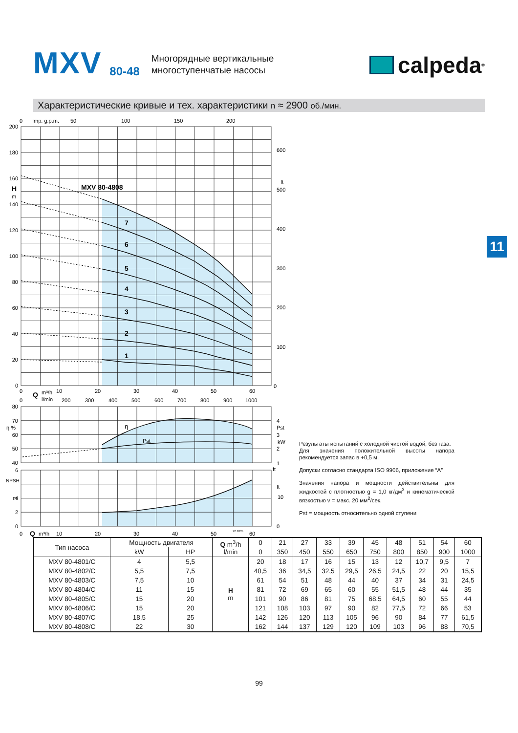MXV
80-48
Многорядные вертикальные
многоступенчатые насосы
calpeda<sup>®</sup>
Характеристические кривые и тех. характеристики n ≈ 2900 об./мин.
11
200
180
160
140
120
100
80
60
40
20
0
80
70
60
50
40
6
4
2
0
H
m
η %
NPSH
m
0
Imp. g.p.m.
50
100
150
200
600
ft
500
400
300
200
100
0
MXV 80-4808
7
6
5
4
3
2
1
0
Q
m³/h
10
20
30
40
50
60
0
l/min
200
300
400
500
600
700
800
900
1000
4
Pst
3
kW
2
1
ft
ft
10
0
η
Pst
0
Q
m³/h
10
20
30
40
50
72.1035
60
Результаты испытаний с холодной чистой водой, без газа.
Для значения положительной высоты напора рекомендуется запас в +0,5 м.
Допуски согласно стандарта ISO 9906, приложение “A”
Значения напора и мощности действительны для жидкостей с плотностью g = 1,0 кг/дм<sup>3</sup> и кинематической вязкостью v = макс. 20 мм<sup>2</sup>/сек.
Pst = мощность относительно одной ступени
| Тип насоса | Мощность двигателя | | Q m<sup>3</sup>/h l/min | 0 | 21 | 27 | 33 | 39 | 45 | 48 | 51 | 54 | 60 |
| --- | --- | --- | --- | --- | --- | --- | --- | --- | --- | --- | --- | --- | --- |
| | kW | HP | | 0 | 350 | 450 | 550 | 650 | 750 | 800 | 850 | 900 | 1000 |
| MXV 80-4801/C | 4 | 5,5 | H m | 20 | 18 | 17 | 16 | 15 | 13 | 12 | 10,7 | 9,5 | 7 |
| MXV 80-4802/C | 5,5 | 7,5 | | 40,5 | 36 | 34,5 | 32,5 | 29,5 | 26,5 | 24,5 | 22 | 20 | 15,5 |
| MXV 80-4803/C | 7,5 | 10 | | 61 | 54 | 51 | 48 | 44 | 40 | 37 | 34 | 31 | 24,5 |
| MXV 80-4804/C | 11 | 15 | | 81 | 72 | 69 | 65 | 60 | 55 | 51,5 | 48 | 44 | 35 |
| MXV 80-4805/C | 15 | 20 | | 101 | 90 | 86 | 81 | 75 | 68,5 | 64,5 | 60 | 55 | 44 |
| MXV 80-4806/C | 15 | 20 | | 121 | 108 | 103 | 97 | 90 | 82 | 77,5 | 72 | 66 | 53 |
| MXV 80-4807/C | 18,5 | 25 | | 142 | 126 | 120 | 113 | 105 | 96 | 90 | 84 | 77 | 61,5 |
| MXV 80-4808/C | 22 | 30 | | 162 | 144 | 137 | 129 | 120 | 109 | 103 | 96 | 88 | 70,5 |
99